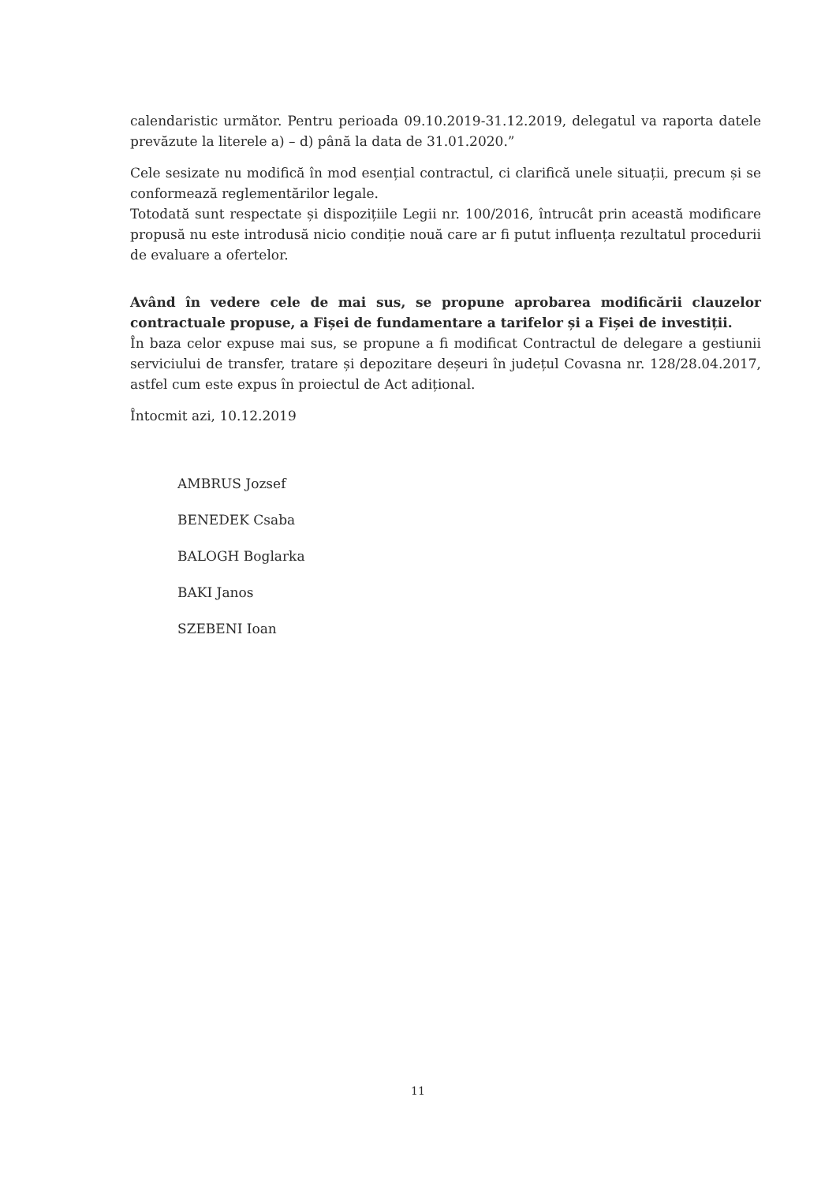calendaristic următor. Pentru perioada 09.10.2019-31.12.2019, delegatul va raporta datele prevăzute la literele a) – d) până la data de 31.01.2020.”
Cele sesizate nu modifică în mod esențial contractul, ci clarifică unele situații, precum și se conformează reglementărilor legale.
Totodată sunt respectate și dispozițiile Legii nr. 100/2016, întrucât prin această modificare propusă nu este introdusă nicio condiție nouă care ar fi putut influența rezultatul procedurii de evaluare a ofertelor.
Având în vedere cele de mai sus, se propune aprobarea modificării clauzelor contractuale propuse, a Fișei de fundamentare a tarifelor și a Fișei de investiții.
În baza celor expuse mai sus, se propune a fi modificat Contractul de delegare a gestiunii serviciului de transfer, tratare și depozitare deșeuri în județul Covasna nr. 128/28.04.2017, astfel cum este expus în proiectul de Act adițional.
Întocmit azi, 10.12.2019
AMBRUS Jozsef
BENEDEK Csaba
BALOGH Boglarka
BAKI Janos
SZEBENI Ioan
11